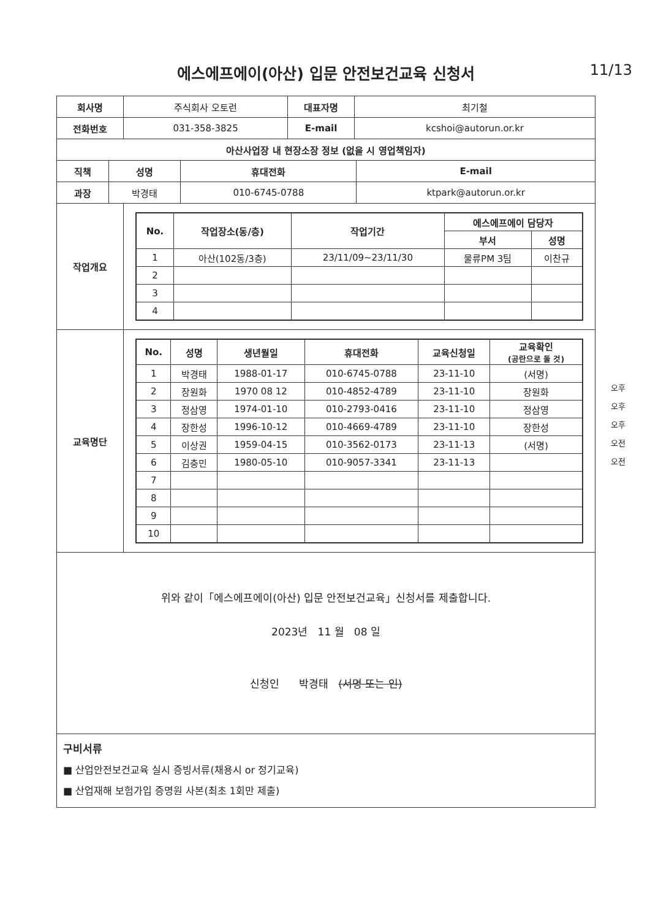에스에프에이(아산) 입문 안전보건교육 신청서 11/13
| 회사명 | 주식회사 오토런 | 대표자명 | 최기철 |
| 전화번호 | 031-358-3825 | E-mail | kcshoi@autorun.or.kr |
| 아산사업장 내 현장소장 정보 (없을 시 영업책임자) | | | |
| --- | --- | --- | --- |
| 직책 | 성명 | 휴대전화 | E-mail |
| 과장 | 박경태 | 010-6745-0788 | ktpark@autorun.or.kr |
| 작업개요 | / No. / 작업장소(동/층) / 작업기간 / 에스에프에이 담당자 / / / --- / --- / --- / --- / --- / / / / / 부서 / 성명 / / 1 / 아산(102동/3층) / 23/11/09~23/11/30 / 물류PM 3팀 / 이찬규 / / 2 / / / / / / 3 / / / / / / 4 / / / / / |
| 교육명단 | / No. / 성명 / 생년월일 / 휴대전화 / 교육신청일 / 교육확인 (공란으로 둘 것) / / --- / --- / --- / --- / --- / --- / / 1 / 박경태 / 1988-01-17 / 010-6745-0788 / 23-11-10 / (서명) / / 2 / 장원화 / 1970 08 12 / 010-4852-4789 / 23-11-10 / 장원화 / / 3 / 정삼영 / 1974-01-10 / 010-2793-0416 / 23-11-10 / 정삼영 / / 4 / 장한성 / 1996-10-12 / 010-4669-4789 / 23-11-10 / 장한성 / / 5 / 이상권 / 1959-04-15 / 010-3562-0173 / 23-11-13 / (서명) / / 6 / 김충민 / 1980-05-10 / 010-9057-3341 / 23-11-13 / / / 7 / / / / / / / 8 / / / / / / / 9 / / / / / / / 10 / / / / / / 오후 오후 오후 오전 오전 |
위와 같이「에스에프에이(아산) 입문 안전보건교육」신청서를 제출합니다.
2023년 11 월 08 일
신청인 박경태 (서명 또는 인)
구비서류
■ 산업안전보건교육 실시 증빙서류(채용시 or 정기교육)
■ 산업재해 보험가입 증명원 사본(최초 1회만 제출)